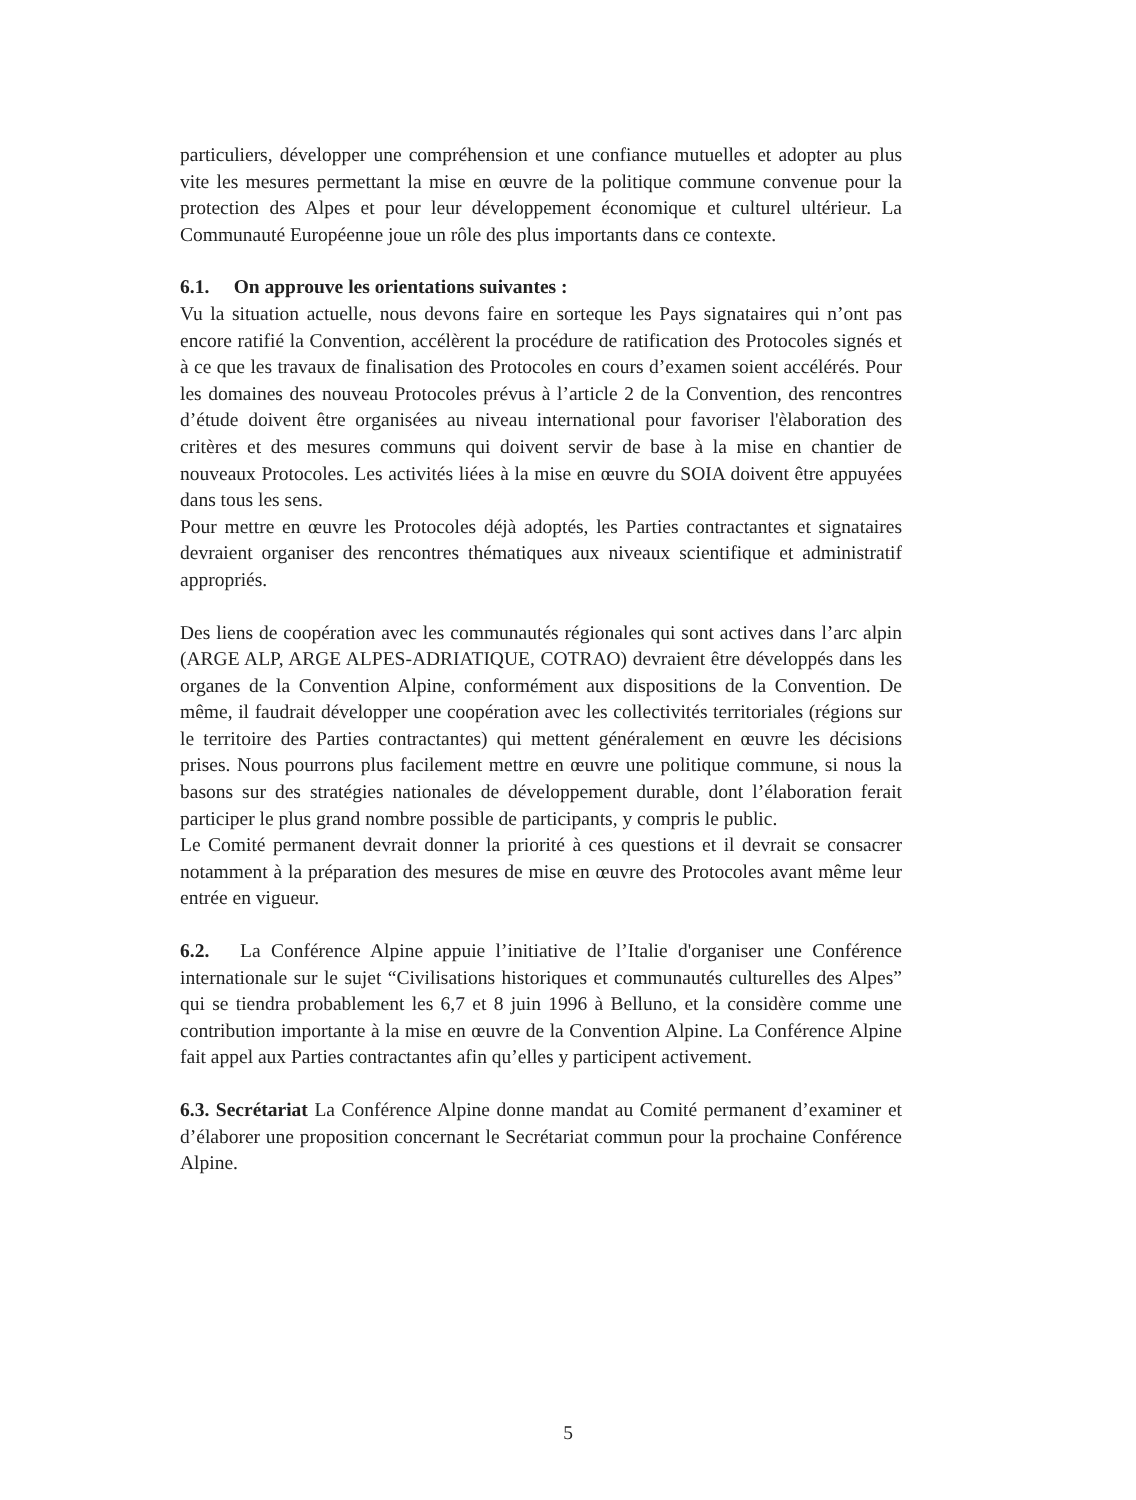particuliers, développer une compréhension et une confiance mutuelles et adopter au plus vite les mesures permettant la mise en œuvre de la politique commune convenue pour la protection des Alpes et pour leur développement économique et culturel ultérieur. La Communauté Européenne joue un rôle des plus importants dans ce contexte.
6.1. On approuve les orientations suivantes :
Vu la situation actuelle, nous devons faire en sorteque les Pays signataires qui n’ont pas encore ratifié la Convention, accélèrent la procédure de ratification des Protocoles signés et à ce que les travaux de finalisation des Protocoles en cours d’examen soient accélérés. Pour les domaines des nouveau Protocoles prévus à l’article 2 de la Convention, des rencontres d’étude doivent être organisées au niveau international pour favoriser l'èlaboration des critères et des mesures communs qui doivent servir de base à la mise en chantier de nouveaux Protocoles. Les activités liées à la mise en œuvre du SOIA doivent être appuyées dans tous les sens.
Pour mettre en œuvre les Protocoles déjà adoptés, les Parties contractantes et signataires devraient organiser des rencontres thématiques aux niveaux scientifique et administratif appropriés.
Des liens de coopération avec les communautés régionales qui sont actives dans l’arc alpin (ARGE ALP, ARGE ALPES-ADRIATIQUE, COTRAO) devraient être développés dans les organes de la Convention Alpine, conformément aux dispositions de la Convention. De même, il faudrait développer une coopération avec les collectivités territoriales (régions sur le territoire des Parties contractantes) qui mettent généralement en œuvre les décisions prises. Nous pourrons plus facilement mettre en œuvre une politique commune, si nous la basons sur des stratégies nationales de développement durable, dont l’élaboration ferait participer le plus grand nombre possible de participants, y compris le public.
Le Comité permanent devrait donner la priorité à ces questions et il devrait se consacrer notamment à la préparation des mesures de mise en œuvre des Protocoles avant même leur entrée en vigueur.
6.2. La Conférence Alpine appuie l’initiative de l’Italie d'organiser une Conférence internationale sur le sujet “Civilisations historiques et communautés culturelles des Alpes” qui se tiendra probablement les 6,7 et 8 juin 1996 à Belluno, et la considère comme une contribution importante à la mise en œuvre de la Convention Alpine. La Conférence Alpine fait appel aux Parties contractantes afin qu’elles y participent activement.
6.3. Secrétariat La Conférence Alpine donne mandat au Comité permanent d’examiner et d’élaborer une proposition concernant le Secrétariat commun pour la prochaine Conférence Alpine.
5